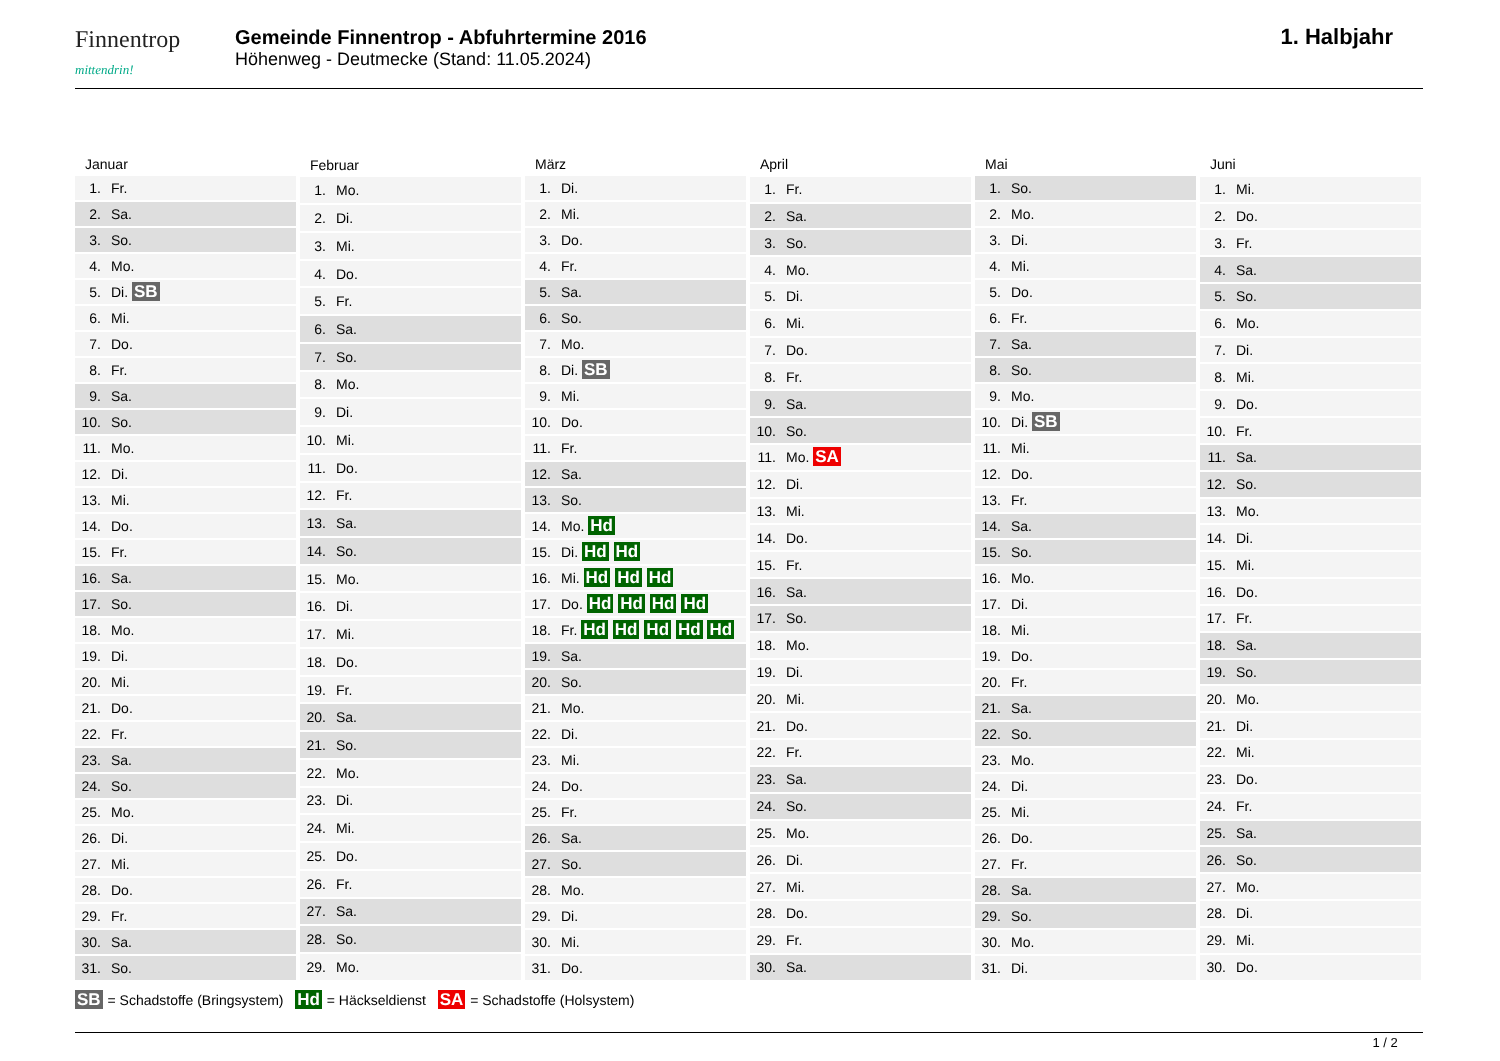Finnentrop
mittendrin!
Gemeinde Finnentrop - Abfuhrtermine 2016
Höhenweg - Deutmecke (Stand: 11.05.2024)
1. Halbjahr
| Januar | |
| --- | --- |
| 1. | Fr. |
| 2. | Sa. |
| 3. | So. |
| 4. | Mo. |
| 5. | Di. SB |
| 6. | Mi. |
| 7. | Do. |
| 8. | Fr. |
| 9. | Sa. |
| 10. | So. |
| 11. | Mo. |
| 12. | Di. |
| 13. | Mi. |
| 14. | Do. |
| 15. | Fr. |
| 16. | Sa. |
| 17. | So. |
| 18. | Mo. |
| 19. | Di. |
| 20. | Mi. |
| 21. | Do. |
| 22. | Fr. |
| 23. | Sa. |
| 24. | So. |
| 25. | Mo. |
| 26. | Di. |
| 27. | Mi. |
| 28. | Do. |
| 29. | Fr. |
| 30. | Sa. |
| 31. | So. |
| Februar | |
| --- | --- |
| 1. | Mo. |
| 2. | Di. |
| 3. | Mi. |
| 4. | Do. |
| 5. | Fr. |
| 6. | Sa. |
| 7. | So. |
| 8. | Mo. |
| 9. | Di. |
| 10. | Mi. |
| 11. | Do. |
| 12. | Fr. |
| 13. | Sa. |
| 14. | So. |
| 15. | Mo. |
| 16. | Di. |
| 17. | Mi. |
| 18. | Do. |
| 19. | Fr. |
| 20. | Sa. |
| 21. | So. |
| 22. | Mo. |
| 23. | Di. |
| 24. | Mi. |
| 25. | Do. |
| 26. | Fr. |
| 27. | Sa. |
| 28. | So. |
| 29. | Mo. |
| März | |
| --- | --- |
| 1. | Di. |
| 2. | Mi. |
| 3. | Do. |
| 4. | Fr. |
| 5. | Sa. |
| 6. | So. |
| 7. | Mo. |
| 8. | Di. SB |
| 9. | Mi. |
| 10. | Do. |
| 11. | Fr. |
| 12. | Sa. |
| 13. | So. |
| 14. | Mo. Hd |
| 15. | Di. Hd Hd |
| 16. | Mi. Hd Hd Hd |
| 17. | Do. Hd Hd Hd Hd |
| 18. | Fr. Hd Hd Hd Hd Hd |
| 19. | Sa. |
| 20. | So. |
| 21. | Mo. |
| 22. | Di. |
| 23. | Mi. |
| 24. | Do. |
| 25. | Fr. |
| 26. | Sa. |
| 27. | So. |
| 28. | Mo. |
| 29. | Di. |
| 30. | Mi. |
| 31. | Do. |
| April | |
| --- | --- |
| 1. | Fr. |
| 2. | Sa. |
| 3. | So. |
| 4. | Mo. |
| 5. | Di. |
| 6. | Mi. |
| 7. | Do. |
| 8. | Fr. |
| 9. | Sa. |
| 10. | So. |
| 11. | Mo. SA |
| 12. | Di. |
| 13. | Mi. |
| 14. | Do. |
| 15. | Fr. |
| 16. | Sa. |
| 17. | So. |
| 18. | Mo. |
| 19. | Di. |
| 20. | Mi. |
| 21. | Do. |
| 22. | Fr. |
| 23. | Sa. |
| 24. | So. |
| 25. | Mo. |
| 26. | Di. |
| 27. | Mi. |
| 28. | Do. |
| 29. | Fr. |
| 30. | Sa. |
| Mai | |
| --- | --- |
| 1. | So. |
| 2. | Mo. |
| 3. | Di. |
| 4. | Mi. |
| 5. | Do. |
| 6. | Fr. |
| 7. | Sa. |
| 8. | So. |
| 9. | Mo. |
| 10. | Di. SB |
| 11. | Mi. |
| 12. | Do. |
| 13. | Fr. |
| 14. | Sa. |
| 15. | So. |
| 16. | Mo. |
| 17. | Di. |
| 18. | Mi. |
| 19. | Do. |
| 20. | Fr. |
| 21. | Sa. |
| 22. | So. |
| 23. | Mo. |
| 24. | Di. |
| 25. | Mi. |
| 26. | Do. |
| 27. | Fr. |
| 28. | Sa. |
| 29. | So. |
| 30. | Mo. |
| 31. | Di. |
| Juni | |
| --- | --- |
| 1. | Mi. |
| 2. | Do. |
| 3. | Fr. |
| 4. | Sa. |
| 5. | So. |
| 6. | Mo. |
| 7. | Di. |
| 8. | Mi. |
| 9. | Do. |
| 10. | Fr. |
| 11. | Sa. |
| 12. | So. |
| 13. | Mo. |
| 14. | Di. |
| 15. | Mi. |
| 16. | Do. |
| 17. | Fr. |
| 18. | Sa. |
| 19. | So. |
| 20. | Mo. |
| 21. | Di. |
| 22. | Mi. |
| 23. | Do. |
| 24. | Fr. |
| 25. | Sa. |
| 26. | So. |
| 27. | Mo. |
| 28. | Di. |
| 29. | Mi. |
| 30. | Do. |
SB = Schadstoffe (Bringsystem) Hd = Häckseldienst SA = Schadstoffe (Holsystem)
1 / 2